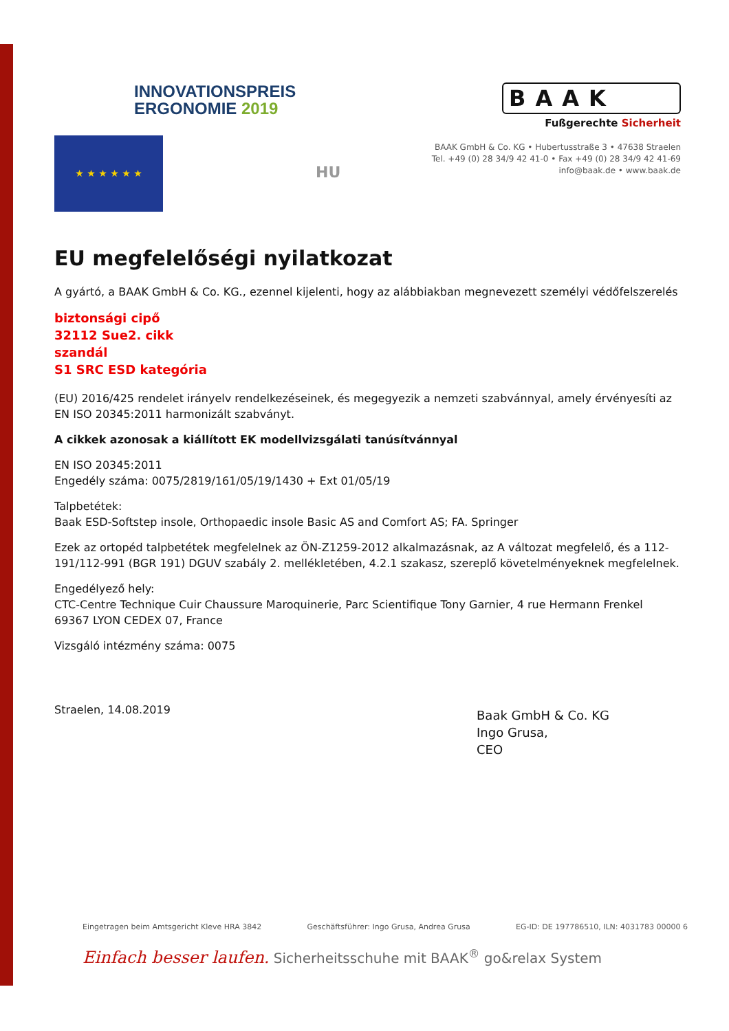INNOVATIONSPREIS
ERGONOMIE 2019
BAAK
Fußgerechte Sicherheit
BAAK GmbH & Co. KG • Hubertusstraße 3 • 47638 Straelen
Tel. +49 (0) 28 34/9 42 41-0 • Fax +49 (0) 28 34/9 42 41-69
info@baak.de • www.baak.de
★ ★ ★ ★ ★ ★
HU
EU megfelelőségi nyilatkozat
A gyártó, a BAAK GmbH & Co. KG., ezennel kijelenti, hogy az alábbiakban megnevezett személyi védőfelszerelés
biztonsági cipő
32112 Sue2. cikk
szandál
S1 SRC ESD kategória
(EU) 2016/425 rendelet irányelv rendelkezéseinek, és megegyezik a nemzeti szabvánnyal, amely érvényesíti az EN ISO 20345:2011 harmonizált szabványt.
A cikkek azonosak a kiállított EK modellvizsgálati tanúsítvánnyal
EN ISO 20345:2011
Engedély száma: 0075/2819/161/05/19/1430 + Ext 01/05/19
Talpbetétek:
Baak ESD-Softstep insole, Orthopaedic insole Basic AS and Comfort AS; FA. Springer
Ezek az ortopéd talpbetétek megfelelnek az ÖN-Z1259-2012 alkalmazásnak, az A változat megfelelő, és a 112-191/112-991 (BGR 191) DGUV szabály 2. mellékletében, 4.2.1 szakasz, szereplő követelményeknek megfelelnek.
Engedélyező hely:
CTC-Centre Technique Cuir Chaussure Maroquinerie, Parc Scientifique Tony Garnier, 4 rue Hermann Frenkel 69367 LYON CEDEX 07, France
Vizsgáló intézmény száma: 0075
Straelen, 14.08.2019
Baak GmbH & Co. KG
Ingo Grusa,
CEO
Eingetragen beim Amtsgericht Kleve HRA 3842 Geschäftsführer: Ingo Grusa, Andrea Grusa EG-ID: DE 197786510, ILN: 4031783 00000 6
Einfach besser laufen. Sicherheitsschuhe mit BAAK<sup>®</sup> go&relax System